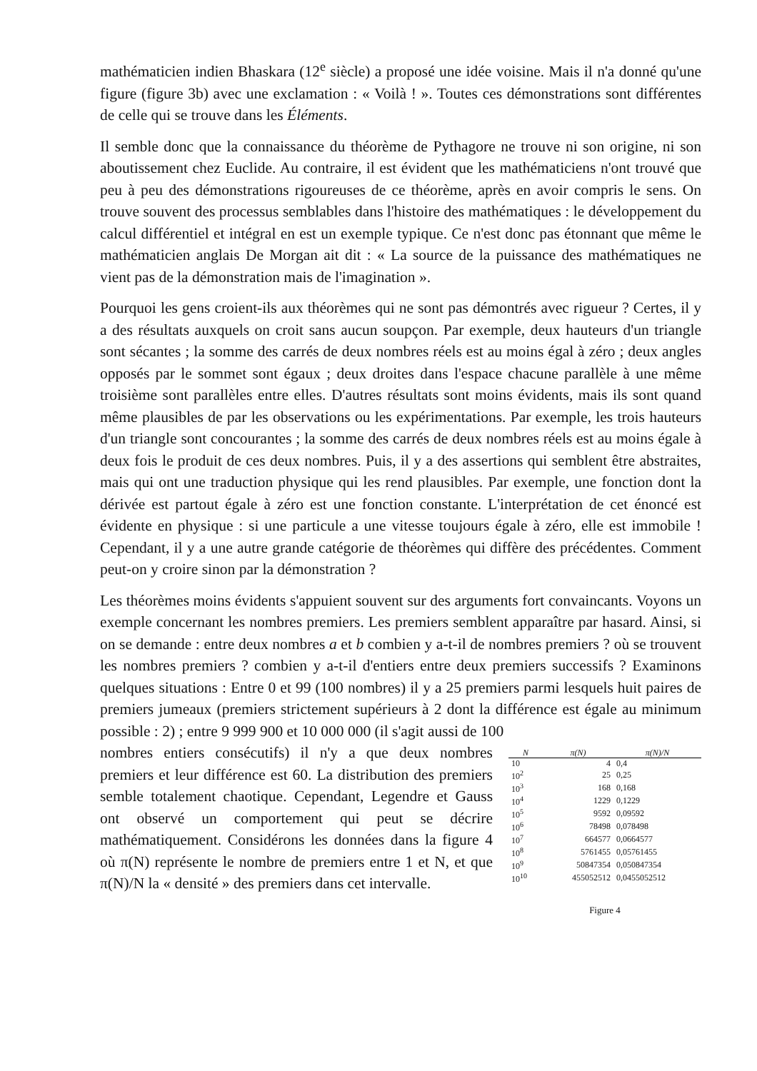mathématicien indien Bhaskara (12<sup>e</sup> siècle) a proposé une idée voisine. Mais il n'a donné qu'une figure (figure 3b) avec une exclamation : « Voilà ! ». Toutes ces démonstrations sont différentes de celle qui se trouve dans les Éléments.
Il semble donc que la connaissance du théorème de Pythagore ne trouve ni son origine, ni son aboutissement chez Euclide. Au contraire, il est évident que les mathématiciens n'ont trouvé que peu à peu des démonstrations rigoureuses de ce théorème, après en avoir compris le sens. On trouve souvent des processus semblables dans l'histoire des mathématiques : le développement du calcul différentiel et intégral en est un exemple typique. Ce n'est donc pas étonnant que même le mathématicien anglais De Morgan ait dit : « La source de la puissance des mathématiques ne vient pas de la démonstration mais de l'imagination ».
Pourquoi les gens croient-ils aux théorèmes qui ne sont pas démontrés avec rigueur ? Certes, il y a des résultats auxquels on croit sans aucun soupçon. Par exemple, deux hauteurs d'un triangle sont sécantes ; la somme des carrés de deux nombres réels est au moins égal à zéro ; deux angles opposés par le sommet sont égaux ; deux droites dans l'espace chacune parallèle à une même troisième sont parallèles entre elles. D'autres résultats sont moins évidents, mais ils sont quand même plausibles de par les observations ou les expérimentations. Par exemple, les trois hauteurs d'un triangle sont concourantes ; la somme des carrés de deux nombres réels est au moins égale à deux fois le produit de ces deux nombres. Puis, il y a des assertions qui semblent être abstraites, mais qui ont une traduction physique qui les rend plausibles. Par exemple, une fonction dont la dérivée est partout égale à zéro est une fonction constante. L'interprétation de cet énoncé est évidente en physique : si une particule a une vitesse toujours égale à zéro, elle est immobile ! Cependant, il y a une autre grande catégorie de théorèmes qui diffère des précédentes. Comment peut-on y croire sinon par la démonstration ?
Les théorèmes moins évidents s'appuient souvent sur des arguments fort convaincants. Voyons un exemple concernant les nombres premiers. Les premiers semblent apparaître par hasard. Ainsi, si on se demande : entre deux nombres a et b combien y a-t-il de nombres premiers ? où se trouvent les nombres premiers ? combien y a-t-il d'entiers entre deux premiers successifs ? Examinons quelques situations : Entre 0 et 99 (100 nombres) il y a 25 premiers parmi lesquels huit paires de premiers jumeaux (premiers strictement supérieurs à 2 dont la différence est égale au minimum possible : 2) ; entre 9 999 900 et 10 000 000 (il s'agit aussi de 100
nombres entiers consécutifs) il n'y a que deux nombres premiers et leur différence est 60. La distribution des premiers semble totalement chaotique. Cependant, Legendre et Gauss ont observé un comportement qui peut se décrire mathématiquement. Considérons les données dans la figure 4 où π(N) représente le nombre de premiers entre 1 et N, et que π(N)/N la « densité » des premiers dans cet intervalle.
| N | π(N) | π(N)/N |
| --- | --- | --- |
| 10 | 4 | 0,4 |
| 10<sup>2</sup> | 25 | 0,25 |
| 10<sup>3</sup> | 168 | 0,168 |
| 10<sup>4</sup> | 1229 | 0,1229 |
| 10<sup>5</sup> | 9592 | 0,09592 |
| 10<sup>6</sup> | 78498 | 0,078498 |
| 10<sup>7</sup> | 664577 | 0,0664577 |
| 10<sup>8</sup> | 5761455 | 0,05761455 |
| 10<sup>9</sup> | 50847354 | 0,050847354 |
| 10<sup>10</sup> | 455052512 | 0,0455052512 |
Figure 4